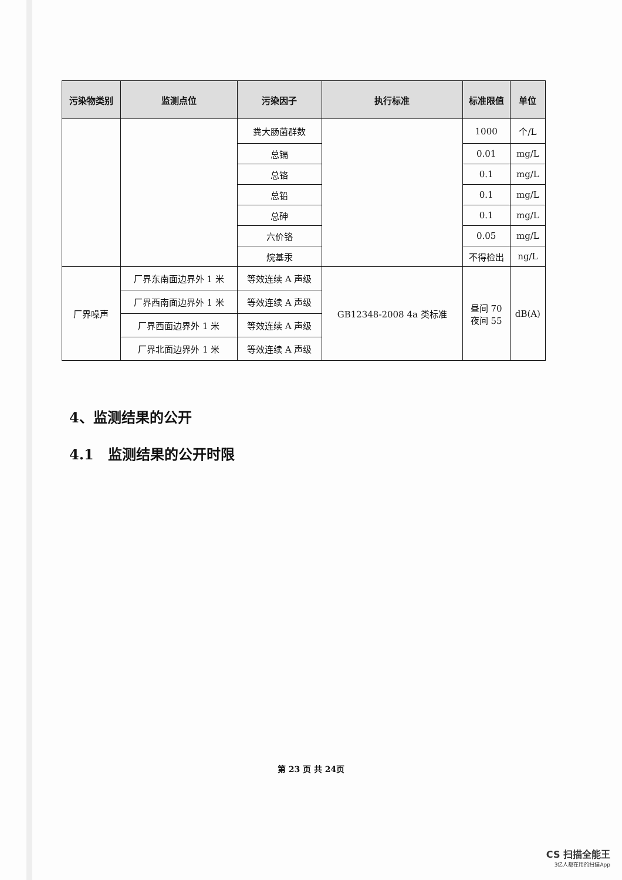| 污染物类别 | 监测点位 | 污染因子 | 执行标准 | 标准限值 | 单位 |
| --- | --- | --- | --- | --- | --- |
| | | 粪大肠菌群数 | | 1000 | 个/L |
| | | 总镉 | | 0.01 | mg/L |
| | | 总铬 | | 0.1 | mg/L |
| | | 总铅 | | 0.1 | mg/L |
| | | 总砷 | | 0.1 | mg/L |
| | | 六价铬 | | 0.05 | mg/L |
| | | 烷基汞 | | 不得检出 | ng/L |
| 厂界噪声 | 厂界东南面边界外 1 米 | 等效连续 A 声级 | GB12348-2008 4a 类标准 | 昼间 70 夜间 55 | dB(A) |
| | 厂界西南面边界外 1 米 | 等效连续 A 声级 | | | |
| | 厂界西面边界外 1 米 | 等效连续 A 声级 | | | |
| | 厂界北面边界外 1 米 | 等效连续 A 声级 | | | |
4、监测结果的公开
4.1　监测结果的公开时限
第 23 页 共 24页
CS 扫描全能王
3亿人都在用的扫描App